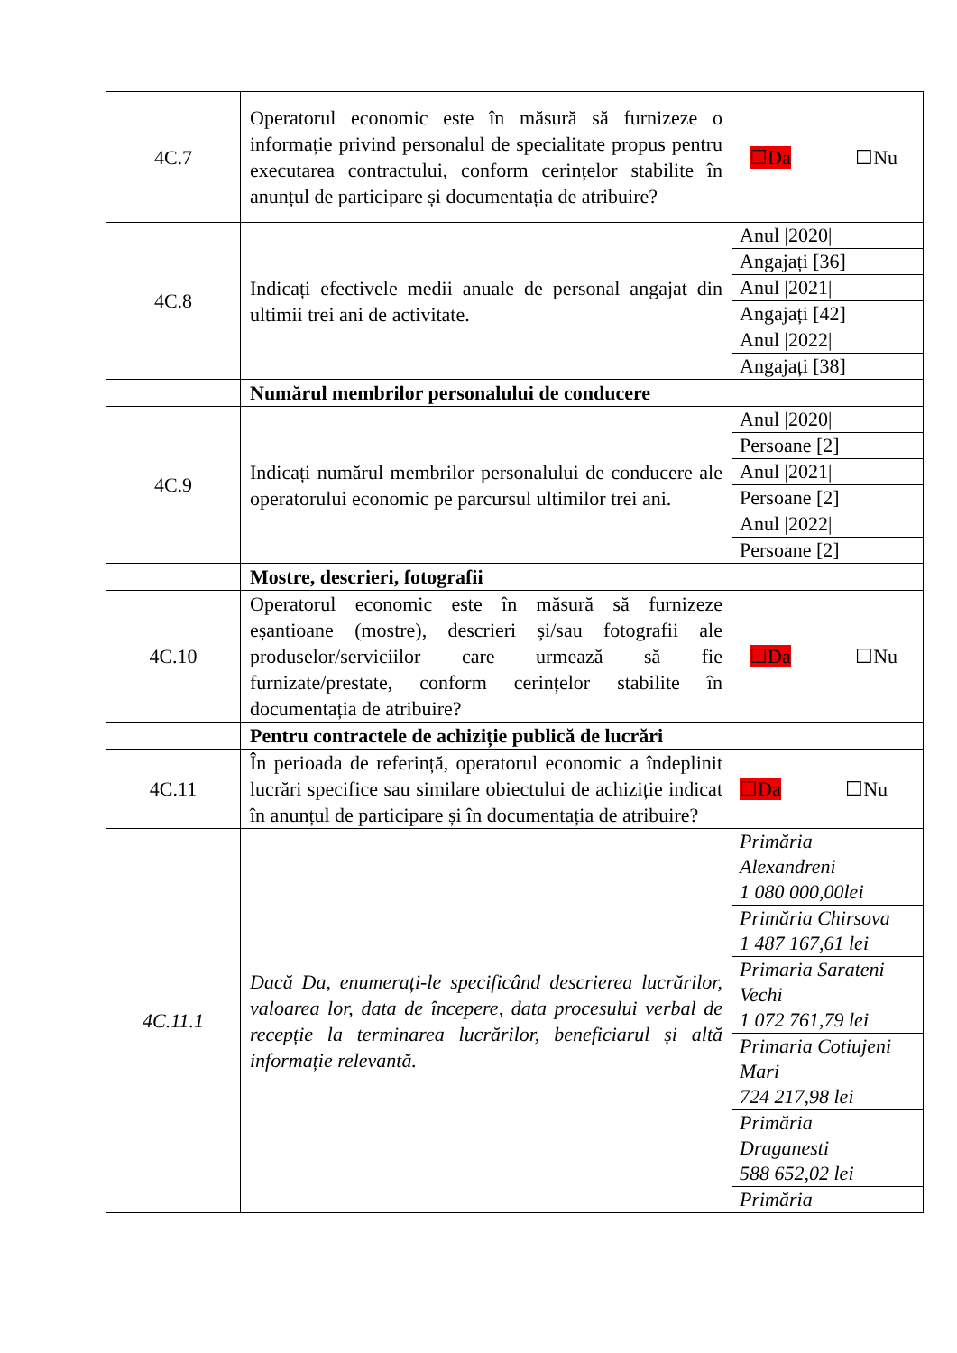| 4C.7 | Operatorul economic este în măsură să furnizeze o informație privind personalul de specialitate propus pentru executarea contractului, conform cerințelor stabilite în anunțul de participare și documentația de atribuire? | ☐Da ☐Nu |
| 4C.8 | Indicați efectivele medii anuale de personal angajat din ultimii trei ani de activitate. | Anul /2020/ Angajați [36] Anul /2021/ Angajați [42] Anul /2022/ Angajați [38] |
| | Numărul membrilor personalului de conducere | |
| 4C.9 | Indicați numărul membrilor personalului de conducere ale operatorului economic pe parcursul ultimilor trei ani. | Anul /2020/ Persoane [2] Anul /2021/ Persoane [2] Anul /2022/ Persoane [2] |
| | Mostre, descrieri, fotografii | |
| 4C.10 | Operatorul economic este în măsură să furnizeze eșantioane (mostre), descrieri și/sau fotografii ale produselor/serviciilor care urmează să fie furnizate/prestate, conform cerințelor stabilite în documentația de atribuire? | ☐Da ☐Nu |
| | Pentru contractele de achiziție publică de lucrări | |
| 4C.11 | În perioada de referință, operatorul economic a îndeplinit lucrări specifice sau similare obiectului de achiziție indicat în anunțul de participare și în documentația de atribuire? | ☐Da ☐Nu |
| 4C.11.1 | Dacă Da, enumerați-le specificând descrierea lucrărilor, valoarea lor, data de începere, data procesului verbal de recepție la terminarea lucrărilor, beneficiarul și altă informație relevantă. | Primăria Alexandreni 1 080 000,00lei Primăria Chirsova 1 487 167,61 lei Primaria Sarateni Vechi 1 072 761,79 lei Primaria Cotiujeni Mari 724 217,98 lei Primăria Draganesti 588 652,02 lei Primăria |